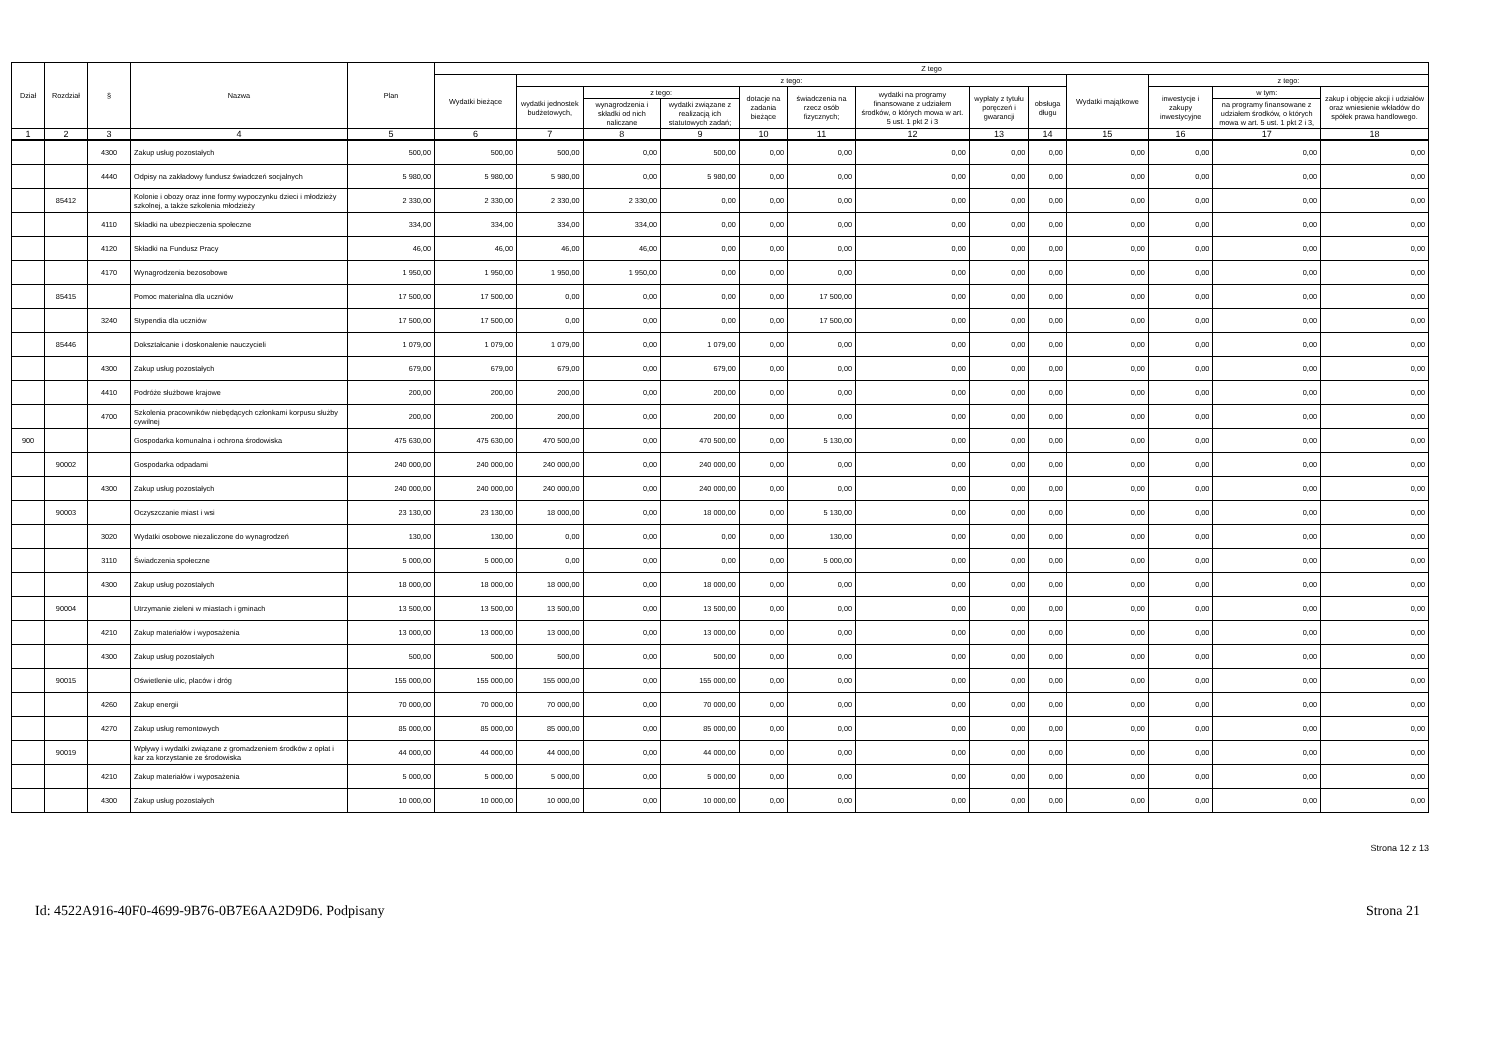| Dział | Rozdział | § | Nazwa | Plan | Z tego | | | | | | | | | | | | |
| --- | --- | --- | --- | --- | --- | --- | --- | --- | --- | --- | --- | --- | --- | --- | --- | --- | --- |
| | | | | | Wydatki bieżące | z tego: | | | | | | | | Wydatki majątkowe | z tego: | | |
| | | | | | | wydatki jednostek budżetowych, | z tego: | | dotacje na zadania bieżące | świadczenia na rzecz osób fizycznych; | wydatki na programy finansowane z udziałem środków, o których mowa w art. 5 ust. 1 pkt 2 i 3 | wypłaty z tytułu poręczeń i gwarancji | obsługa długu | | inwestycje i zakupy inwestycyjne | w tym: | zakup i objęcie akcji i udziałów oraz wniesienie wkładów do spółek prawa handlowego. |
| | | | | | | | wynagrodzenia i składki od nich naliczane | wydatki związane z realizacją ich statutowych zadań; | | | | | | | | na programy finansowane z udziałem środków, o których mowa w art. 5 ust. 1 pkt 2 i 3, | |
| 1 | 2 | 3 | 4 | 5 | 6 | 7 | 8 | 9 | 10 | 11 | 12 | 13 | 14 | 15 | 16 | 17 | 18 |
| | | 4300 | Zakup usług pozostałych | 500,00 | 500,00 | 500,00 | 0,00 | 500,00 | 0,00 | 0,00 | 0,00 | 0,00 | 0,00 | 0,00 | 0,00 | 0,00 | 0,00 |
| | | 4440 | Odpisy na zakładowy fundusz świadczeń socjalnych | 5 980,00 | 5 980,00 | 5 980,00 | 0,00 | 5 980,00 | 0,00 | 0,00 | 0,00 | 0,00 | 0,00 | 0,00 | 0,00 | 0,00 | 0,00 |
| | 85412 | | Kolonie i obozy oraz inne formy wypoczynku dzieci i młodzieży szkolnej, a także szkolenia młodzieży | 2 330,00 | 2 330,00 | 2 330,00 | 2 330,00 | 0,00 | 0,00 | 0,00 | 0,00 | 0,00 | 0,00 | 0,00 | 0,00 | 0,00 | 0,00 |
| | | 4110 | Składki na ubezpieczenia społeczne | 334,00 | 334,00 | 334,00 | 334,00 | 0,00 | 0,00 | 0,00 | 0,00 | 0,00 | 0,00 | 0,00 | 0,00 | 0,00 | 0,00 |
| | | 4120 | Składki na Fundusz Pracy | 46,00 | 46,00 | 46,00 | 46,00 | 0,00 | 0,00 | 0,00 | 0,00 | 0,00 | 0,00 | 0,00 | 0,00 | 0,00 | 0,00 |
| | | 4170 | Wynagrodzenia bezosobowe | 1 950,00 | 1 950,00 | 1 950,00 | 1 950,00 | 0,00 | 0,00 | 0,00 | 0,00 | 0,00 | 0,00 | 0,00 | 0,00 | 0,00 | 0,00 |
| | 85415 | | Pomoc materialna dla uczniów | 17 500,00 | 17 500,00 | 0,00 | 0,00 | 0,00 | 0,00 | 17 500,00 | 0,00 | 0,00 | 0,00 | 0,00 | 0,00 | 0,00 | 0,00 |
| | | 3240 | Stypendia dla uczniów | 17 500,00 | 17 500,00 | 0,00 | 0,00 | 0,00 | 0,00 | 17 500,00 | 0,00 | 0,00 | 0,00 | 0,00 | 0,00 | 0,00 | 0,00 |
| | 85446 | | Dokształcanie i doskonalenie nauczycieli | 1 079,00 | 1 079,00 | 1 079,00 | 0,00 | 1 079,00 | 0,00 | 0,00 | 0,00 | 0,00 | 0,00 | 0,00 | 0,00 | 0,00 | 0,00 |
| | | 4300 | Zakup usług pozostałych | 679,00 | 679,00 | 679,00 | 0,00 | 679,00 | 0,00 | 0,00 | 0,00 | 0,00 | 0,00 | 0,00 | 0,00 | 0,00 | 0,00 |
| | | 4410 | Podróże służbowe krajowe | 200,00 | 200,00 | 200,00 | 0,00 | 200,00 | 0,00 | 0,00 | 0,00 | 0,00 | 0,00 | 0,00 | 0,00 | 0,00 | 0,00 |
| | | 4700 | Szkolenia pracowników niebędących członkami korpusu służby cywilnej | 200,00 | 200,00 | 200,00 | 0,00 | 200,00 | 0,00 | 0,00 | 0,00 | 0,00 | 0,00 | 0,00 | 0,00 | 0,00 | 0,00 |
| 900 | | | Gospodarka komunalna i ochrona środowiska | 475 630,00 | 475 630,00 | 470 500,00 | 0,00 | 470 500,00 | 0,00 | 5 130,00 | 0,00 | 0,00 | 0,00 | 0,00 | 0,00 | 0,00 | 0,00 |
| | 90002 | | Gospodarka odpadami | 240 000,00 | 240 000,00 | 240 000,00 | 0,00 | 240 000,00 | 0,00 | 0,00 | 0,00 | 0,00 | 0,00 | 0,00 | 0,00 | 0,00 | 0,00 |
| | | 4300 | Zakup usług pozostałych | 240 000,00 | 240 000,00 | 240 000,00 | 0,00 | 240 000,00 | 0,00 | 0,00 | 0,00 | 0,00 | 0,00 | 0,00 | 0,00 | 0,00 | 0,00 |
| | 90003 | | Oczyszczanie miast i wsi | 23 130,00 | 23 130,00 | 18 000,00 | 0,00 | 18 000,00 | 0,00 | 5 130,00 | 0,00 | 0,00 | 0,00 | 0,00 | 0,00 | 0,00 | 0,00 |
| | | 3020 | Wydatki osobowe niezaliczone do wynagrodzeń | 130,00 | 130,00 | 0,00 | 0,00 | 0,00 | 0,00 | 130,00 | 0,00 | 0,00 | 0,00 | 0,00 | 0,00 | 0,00 | 0,00 |
| | | 3110 | Świadczenia społeczne | 5 000,00 | 5 000,00 | 0,00 | 0,00 | 0,00 | 0,00 | 5 000,00 | 0,00 | 0,00 | 0,00 | 0,00 | 0,00 | 0,00 | 0,00 |
| | | 4300 | Zakup usług pozostałych | 18 000,00 | 18 000,00 | 18 000,00 | 0,00 | 18 000,00 | 0,00 | 0,00 | 0,00 | 0,00 | 0,00 | 0,00 | 0,00 | 0,00 | 0,00 |
| | 90004 | | Utrzymanie zieleni w miastach i gminach | 13 500,00 | 13 500,00 | 13 500,00 | 0,00 | 13 500,00 | 0,00 | 0,00 | 0,00 | 0,00 | 0,00 | 0,00 | 0,00 | 0,00 | 0,00 |
| | | 4210 | Zakup materiałów i wyposażenia | 13 000,00 | 13 000,00 | 13 000,00 | 0,00 | 13 000,00 | 0,00 | 0,00 | 0,00 | 0,00 | 0,00 | 0,00 | 0,00 | 0,00 | 0,00 |
| | | 4300 | Zakup usług pozostałych | 500,00 | 500,00 | 500,00 | 0,00 | 500,00 | 0,00 | 0,00 | 0,00 | 0,00 | 0,00 | 0,00 | 0,00 | 0,00 | 0,00 |
| | 90015 | | Oświetlenie ulic, placów i dróg | 155 000,00 | 155 000,00 | 155 000,00 | 0,00 | 155 000,00 | 0,00 | 0,00 | 0,00 | 0,00 | 0,00 | 0,00 | 0,00 | 0,00 | 0,00 |
| | | 4260 | Zakup energii | 70 000,00 | 70 000,00 | 70 000,00 | 0,00 | 70 000,00 | 0,00 | 0,00 | 0,00 | 0,00 | 0,00 | 0,00 | 0,00 | 0,00 | 0,00 |
| | | 4270 | Zakup usług remontowych | 85 000,00 | 85 000,00 | 85 000,00 | 0,00 | 85 000,00 | 0,00 | 0,00 | 0,00 | 0,00 | 0,00 | 0,00 | 0,00 | 0,00 | 0,00 |
| | 90019 | | Wpływy i wydatki związane z gromadzeniem środków z opłat i kar za korzystanie ze środowiska | 44 000,00 | 44 000,00 | 44 000,00 | 0,00 | 44 000,00 | 0,00 | 0,00 | 0,00 | 0,00 | 0,00 | 0,00 | 0,00 | 0,00 | 0,00 |
| | | 4210 | Zakup materiałów i wyposażenia | 5 000,00 | 5 000,00 | 5 000,00 | 0,00 | 5 000,00 | 0,00 | 0,00 | 0,00 | 0,00 | 0,00 | 0,00 | 0,00 | 0,00 | 0,00 |
| | | 4300 | Zakup usług pozostałych | 10 000,00 | 10 000,00 | 10 000,00 | 0,00 | 10 000,00 | 0,00 | 0,00 | 0,00 | 0,00 | 0,00 | 0,00 | 0,00 | 0,00 | 0,00 |
Strona 12 z 13
Id: 4522A916-40F0-4699-9B76-0B7E6AA2D9D6. Podpisany Strona 21